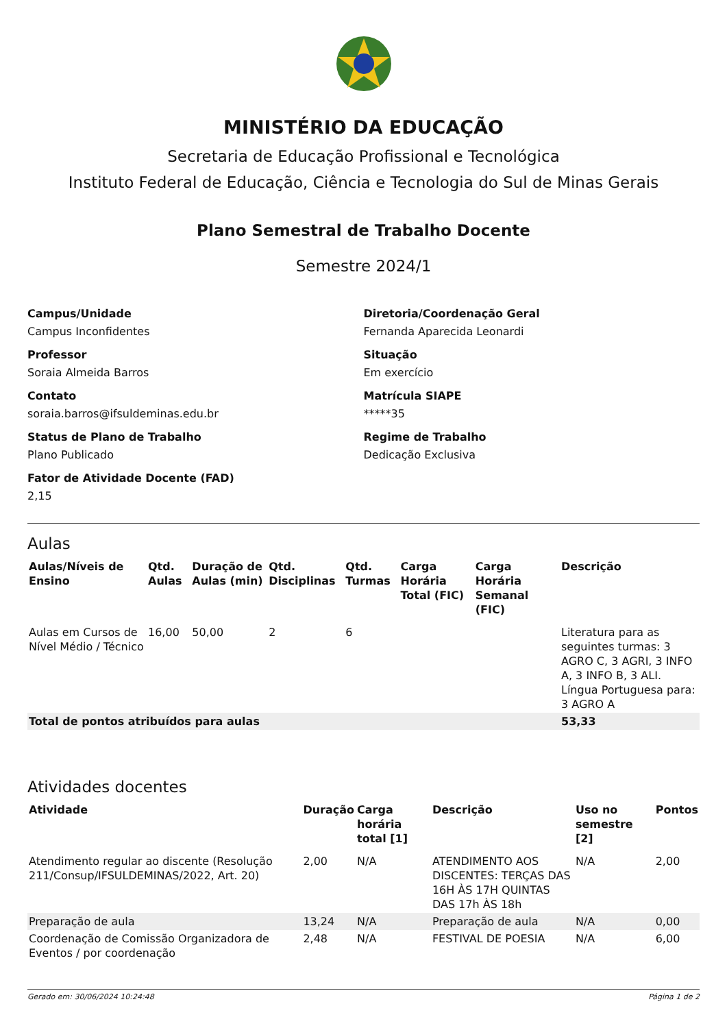MINISTÉRIO DA EDUCAÇÃO
Secretaria de Educação Profissional e Tecnológica
Instituto Federal de Educação, Ciência e Tecnologia do Sul de Minas Gerais
Plano Semestral de Trabalho Docente
Semestre 2024/1
Campus/Unidade
Campus Inconfidentes
Professor
Soraia Almeida Barros
Contato
soraia.barros@ifsuldeminas.edu.br
Status de Plano de Trabalho
Plano Publicado
Fator de Atividade Docente (FAD)
2,15
Diretoria/Coordenação Geral
Fernanda Aparecida Leonardi
Situação
Em exercício
Matrícula SIAPE
*****35
Regime de Trabalho
Dedicação Exclusiva
Aulas
| Aulas/Níveis de Ensino | Qtd. Aulas | Duração de Aulas (min) | Qtd. Disciplinas | Qtd. Turmas | Carga Horária Total (FIC) | Carga Horária Semanal (FIC) | Descrição |
| --- | --- | --- | --- | --- | --- | --- | --- |
| Aulas em Cursos de Nível Médio / Técnico | 16,00 | 50,00 | 2 | 6 | | | Literatura para as seguintes turmas: 3 AGRO C, 3 AGRI, 3 INFO A, 3 INFO B, 3 ALI. Língua Portuguesa para: 3 AGRO A |
| Total de pontos atribuídos para aulas | | | | | | | 53,33 |
Atividades docentes
| Atividade | Duração | Carga horária total [1] | Descrição | Uso no semestre [2] | Pontos |
| --- | --- | --- | --- | --- | --- |
| Atendimento regular ao discente (Resolução 211/Consup/IFSULDEMINAS/2022, Art. 20) | 2,00 | N/A | ATENDIMENTO AOS DISCENTES: TERÇAS DAS 16H ÀS 17H QUINTAS DAS 17h ÀS 18h | N/A | 2,00 |
| Preparação de aula | 13,24 | N/A | Preparação de aula | N/A | 0,00 |
| Coordenação de Comissão Organizadora de Eventos / por coordenação | 2,48 | N/A | FESTIVAL DE POESIA | N/A | 6,00 |
Gerado em: 30/06/2024 10:24:48 Página 1 de 2